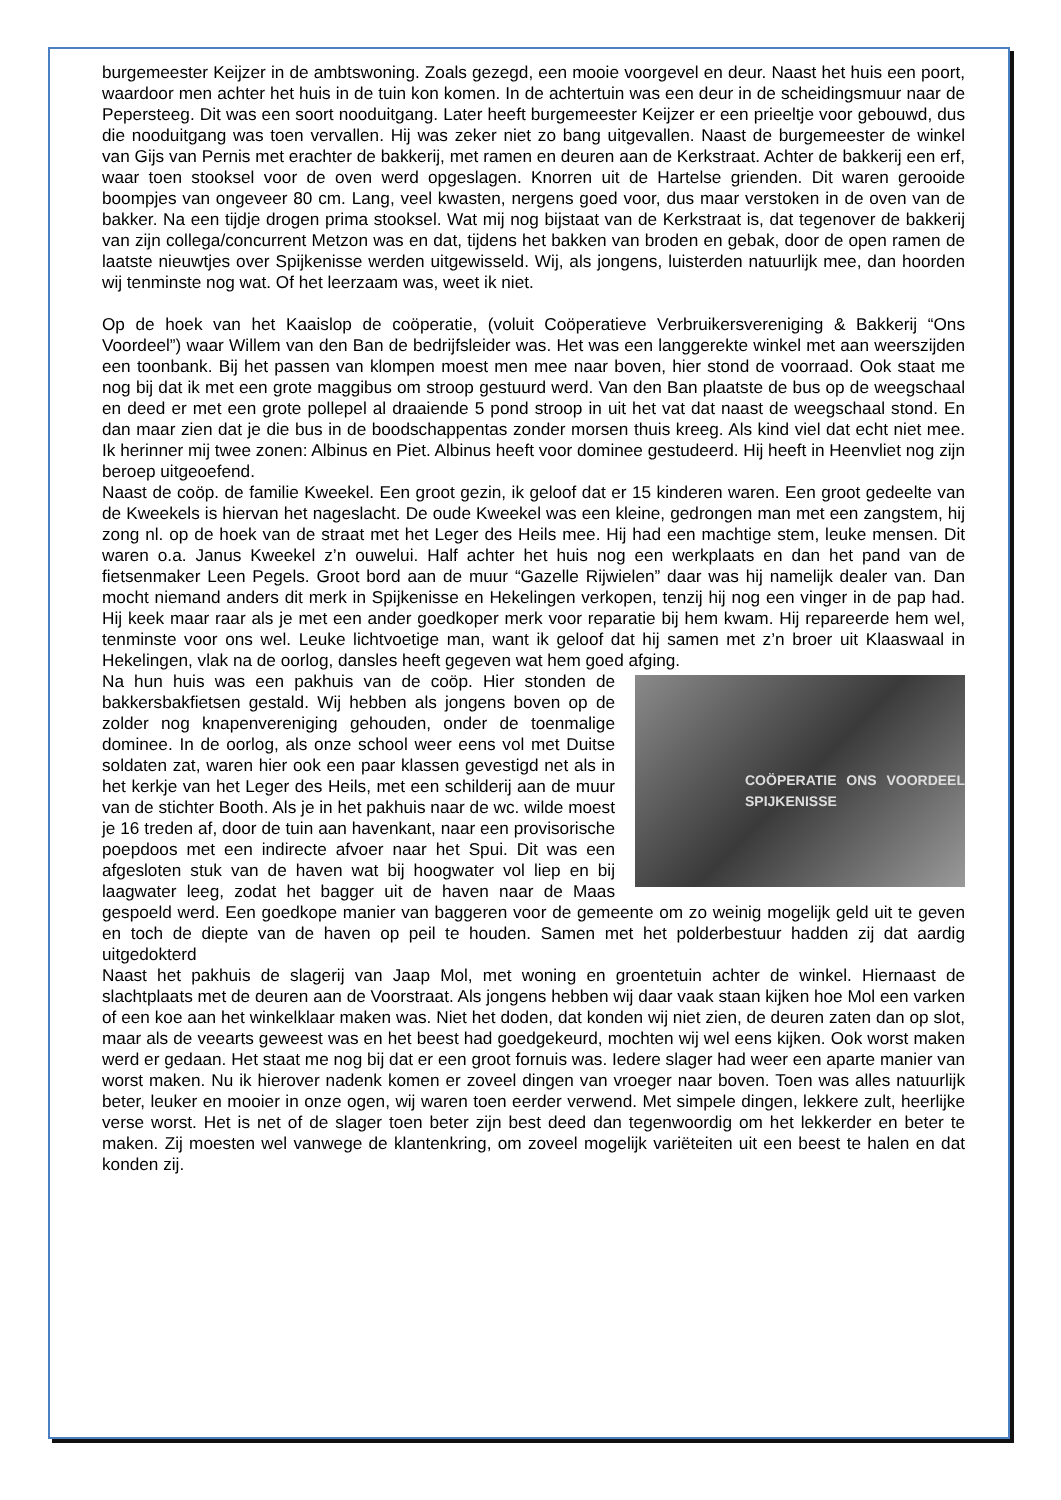burgemeester Keijzer in de ambtswoning. Zoals gezegd, een mooie voorgevel en deur. Naast het huis een poort, waardoor men achter het huis in de tuin kon komen. In de achtertuin was een deur in de scheidingsmuur naar de Pepersteeg. Dit was een soort nooduitgang. Later heeft burgemeester Keijzer er een prieeltje voor gebouwd, dus die nooduitgang was toen vervallen. Hij was zeker niet zo bang uitgevallen. Naast de burgemeester de winkel van Gijs van Pernis met erachter de bakkerij, met ramen en deuren aan de Kerkstraat. Achter de bakkerij een erf, waar toen stooksel voor de oven werd opgeslagen. Knorren uit de Hartelse grienden. Dit waren gerooide boompjes van ongeveer 80 cm. Lang, veel kwasten, nergens goed voor, dus maar verstoken in de oven van de bakker. Na een tijdje drogen prima stooksel. Wat mij nog bijstaat van de Kerkstraat is, dat tegenover de bakkerij van zijn collega/concurrent Metzon was en dat, tijdens het bakken van broden en gebak, door de open ramen de laatste nieuwtjes over Spijkenisse werden uitgewisseld. Wij, als jongens, luisterden natuurlijk mee, dan hoorden wij tenminste nog wat. Of het leerzaam was, weet ik niet.
Op de hoek van het Kaaislop de coöperatie, (voluit Coöperatieve Verbruikersvereniging & Bakkerij “Ons Voordeel”) waar Willem van den Ban de bedrijfsleider was. Het was een langgerekte winkel met aan weerszijden een toonbank. Bij het passen van klompen moest men mee naar boven, hier stond de voorraad. Ook staat me nog bij dat ik met een grote maggibus om stroop gestuurd werd. Van den Ban plaatste de bus op de weegschaal en deed er met een grote pollepel al draaiende 5 pond stroop in uit het vat dat naast de weegschaal stond. En dan maar zien dat je die bus in de boodschappentas zonder morsen thuis kreeg. Als kind viel dat echt niet mee. Ik herinner mij twee zonen: Albinus en Piet. Albinus heeft voor dominee gestudeerd. Hij heeft in Heenvliet nog zijn beroep uitgeoefend.
Naast de coöp. de familie Kweekel. Een groot gezin, ik geloof dat er 15 kinderen waren. Een groot gedeelte van de Kweekels is hiervan het nageslacht. De oude Kweekel was een kleine, gedrongen man met een zangstem, hij zong nl. op de hoek van de straat met het Leger des Heils mee. Hij had een machtige stem, leuke mensen. Dit waren o.a. Janus Kweekel z’n ouwelui. Half achter het huis nog een werkplaats en dan het pand van de fietsenmaker Leen Pegels. Groot bord aan de muur “Gazelle Rijwielen” daar was hij namelijk dealer van. Dan mocht niemand anders dit merk in Spijkenisse en Hekelingen verkopen, tenzij hij nog een vinger in de pap had. Hij keek maar raar als je met een ander goedkoper merk voor reparatie bij hem kwam. Hij repareerde hem wel, tenminste voor ons wel. Leuke lichtvoetige man, want ik geloof dat hij samen met z’n broer uit Klaaswaal in Hekelingen, vlak na de oorlog, dansles heeft gegeven wat hem goed afging.
COÖPERATIE ONS VOORDEEL SPIJKENISSE
Na hun huis was een pakhuis van de coöp. Hier stonden de bakkersbakfietsen gestald. Wij hebben als jongens boven op de zolder nog knapenvereniging gehouden, onder de toenmalige dominee. In de oorlog, als onze school weer eens vol met Duitse soldaten zat, waren hier ook een paar klassen gevestigd net als in het kerkje van het Leger des Heils, met een schilderij aan de muur van de stichter Booth. Als je in het pakhuis naar de wc. wilde moest je 16 treden af, door de tuin aan havenkant, naar een provisorische poepdoos met een indirecte afvoer naar het Spui. Dit was een afgesloten stuk van de haven wat bij hoogwater vol liep en bij laagwater leeg, zodat het bagger uit de haven naar de Maas gespoeld werd. Een goedkope manier van baggeren voor de gemeente om zo weinig mogelijk geld uit te geven en toch de diepte van de haven op peil te houden. Samen met het polderbestuur hadden zij dat aardig uitgedokterd
Naast het pakhuis de slagerij van Jaap Mol, met woning en groentetuin achter de winkel. Hiernaast de slachtplaats met de deuren aan de Voorstraat. Als jongens hebben wij daar vaak staan kijken hoe Mol een varken of een koe aan het winkelklaar maken was. Niet het doden, dat konden wij niet zien, de deuren zaten dan op slot, maar als de veearts geweest was en het beest had goedgekeurd, mochten wij wel eens kijken. Ook worst maken werd er gedaan. Het staat me nog bij dat er een groot fornuis was. Iedere slager had weer een aparte manier van worst maken. Nu ik hierover nadenk komen er zoveel dingen van vroeger naar boven. Toen was alles natuurlijk beter, leuker en mooier in onze ogen, wij waren toen eerder verwend. Met simpele dingen, lekkere zult, heerlijke verse worst. Het is net of de slager toen beter zijn best deed dan tegenwoordig om het lekkerder en beter te maken. Zij moesten wel vanwege de klantenkring, om zoveel mogelijk variëteiten uit een beest te halen en dat konden zij.